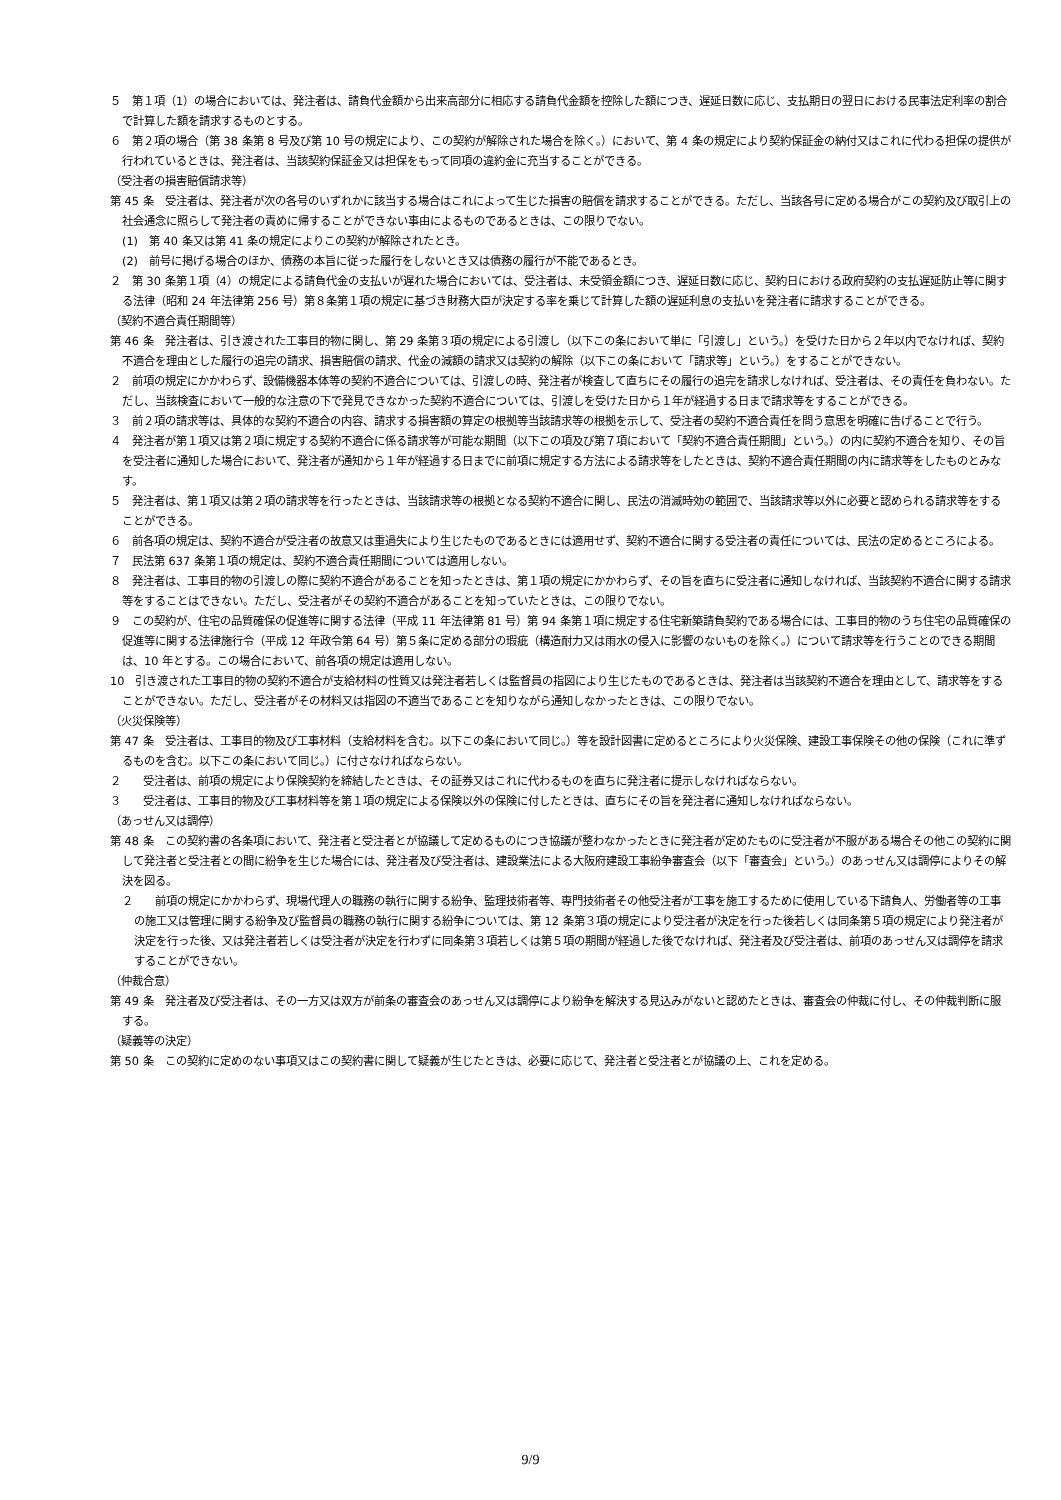５　第１項（1）の場合においては、発注者は、請負代金額から出来高部分に相応する請負代金額を控除した額につき、遅延日数に応じ、支払期日の翌日における民事法定利率の割合で計算した額を請求するものとする。
６　第２項の場合（第 38 条第 8 号及び第 10 号の規定により、この契約が解除された場合を除く。）において、第 4 条の規定により契約保証金の納付又はこれに代わる担保の提供が行われているときは、発注者は、当該契約保証金又は担保をもって同項の違約金に充当することができる。
（受注者の損害賠償請求等）
第 45 条　受注者は、発注者が次の各号のいずれかに該当する場合はこれによって生じた損害の賠償を請求することができる。ただし、当該各号に定める場合がこの契約及び取引上の社会通念に照らして発注者の責めに帰することができない事由によるものであるときは、この限りでない。
(1)　第 40 条又は第 41 条の規定によりこの契約が解除されたとき。
(2)　前号に掲げる場合のほか、債務の本旨に従った履行をしないとき又は債務の履行が不能であるとき。
２　第 30 条第１項（4）の規定による請負代金の支払いが遅れた場合においては、受注者は、未受領金額につき、遅延日数に応じ、契約日における政府契約の支払遅延防止等に関する法律（昭和 24 年法律第 256 号）第８条第１項の規定に基づき財務大臣が決定する率を乗じて計算した額の遅延利息の支払いを発注者に請求することができる。
（契約不適合責任期間等）
第 46 条　発注者は、引き渡された工事目的物に関し、第 29 条第３項の規定による引渡し（以下この条において単に「引渡し」という。）を受けた日から２年以内でなければ、契約不適合を理由とした履行の追完の請求、損害賠償の請求、代金の減額の請求又は契約の解除（以下この条において「請求等」という。）をすることができない。
２　前項の規定にかかわらず、設備機器本体等の契約不適合については、引渡しの時、発注者が検査して直ちにその履行の追完を請求しなければ、受注者は、その責任を負わない。ただし、当該検査において一般的な注意の下で発見できなかった契約不適合については、引渡しを受けた日から１年が経過する日まで請求等をすることができる。
３　前２項の請求等は、具体的な契約不適合の内容、請求する損害額の算定の根拠等当該請求等の根拠を示して、受注者の契約不適合責任を問う意思を明確に告げることで行う。
４　発注者が第１項又は第２項に規定する契約不適合に係る請求等が可能な期間（以下この項及び第７項において「契約不適合責任期間」という。）の内に契約不適合を知り、その旨を受注者に通知した場合において、発注者が通知から１年が経過する日までに前項に規定する方法による請求等をしたときは、契約不適合責任期間の内に請求等をしたものとみなす。
５　発注者は、第１項又は第２項の請求等を行ったときは、当該請求等の根拠となる契約不適合に関し、民法の消滅時効の範囲で、当該請求等以外に必要と認められる請求等をすることができる。
６　前各項の規定は、契約不適合が受注者の故意又は重過失により生じたものであるときには適用せず、契約不適合に関する受注者の責任については、民法の定めるところによる。
７　民法第 637 条第１項の規定は、契約不適合責任期間については適用しない。
８　発注者は、工事目的物の引渡しの際に契約不適合があることを知ったときは、第１項の規定にかかわらず、その旨を直ちに受注者に通知しなければ、当該契約不適合に関する請求等をすることはできない。ただし、受注者がその契約不適合があることを知っていたときは、この限りでない。
９　この契約が、住宅の品質確保の促進等に関する法律（平成 11 年法律第 81 号）第 94 条第１項に規定する住宅新築請負契約である場合には、工事目的物のうち住宅の品質確保の促進等に関する法律施行令（平成 12 年政令第 64 号）第５条に定める部分の瑕疵（構造耐力又は雨水の侵入に影響のないものを除く。）について請求等を行うことのできる期間は、10 年とする。この場合において、前各項の規定は適用しない。
10　引き渡された工事目的物の契約不適合が支給材料の性質又は発注者若しくは監督員の指図により生じたものであるときは、発注者は当該契約不適合を理由として、請求等をすることができない。ただし、受注者がその材料又は指図の不適当であることを知りながら通知しなかったときは、この限りでない。
（火災保険等）
第 47 条　受注者は、工事目的物及び工事材料（支給材料を含む。以下この条において同じ。）等を設計図書に定めるところにより火災保険、建設工事保険その他の保険（これに準ずるものを含む。以下この条において同じ。）に付さなければならない。
２　　受注者は、前項の規定により保険契約を締結したときは、その証券又はこれに代わるものを直ちに発注者に提示しなければならない。
３　　受注者は、工事目的物及び工事材料等を第１項の規定による保険以外の保険に付したときは、直ちにその旨を発注者に通知しなければならない。
（あっせん又は調停）
第 48 条　この契約書の各条項において、発注者と受注者とが協議して定めるものにつき協議が整わなかったときに発注者が定めたものに受注者が不服がある場合その他この契約に関して発注者と受注者との間に紛争を生じた場合には、発注者及び受注者は、建設業法による大阪府建設工事紛争審査会（以下「審査会」という。）のあっせん又は調停によりその解決を図る。
２　　前項の規定にかかわらず、現場代理人の職務の執行に関する紛争、監理技術者等、専門技術者その他受注者が工事を施工するために使用している下請負人、労働者等の工事の施工又は管理に関する紛争及び監督員の職務の執行に関する紛争については、第 12 条第３項の規定により受注者が決定を行った後若しくは同条第５項の規定により発注者が決定を行った後、又は発注者若しくは受注者が決定を行わずに同条第３項若しくは第５項の期間が経過した後でなければ、発注者及び受注者は、前項のあっせん又は調停を請求することができない。
（仲裁合意）
第 49 条　発注者及び受注者は、その一方又は双方が前条の審査会のあっせん又は調停により紛争を解決する見込みがないと認めたときは、審査会の仲裁に付し、その仲裁判断に服する。
（疑義等の決定）
第 50 条　この契約に定めのない事項又はこの契約書に関して疑義が生じたときは、必要に応じて、発注者と受注者とが協議の上、これを定める。
9/9